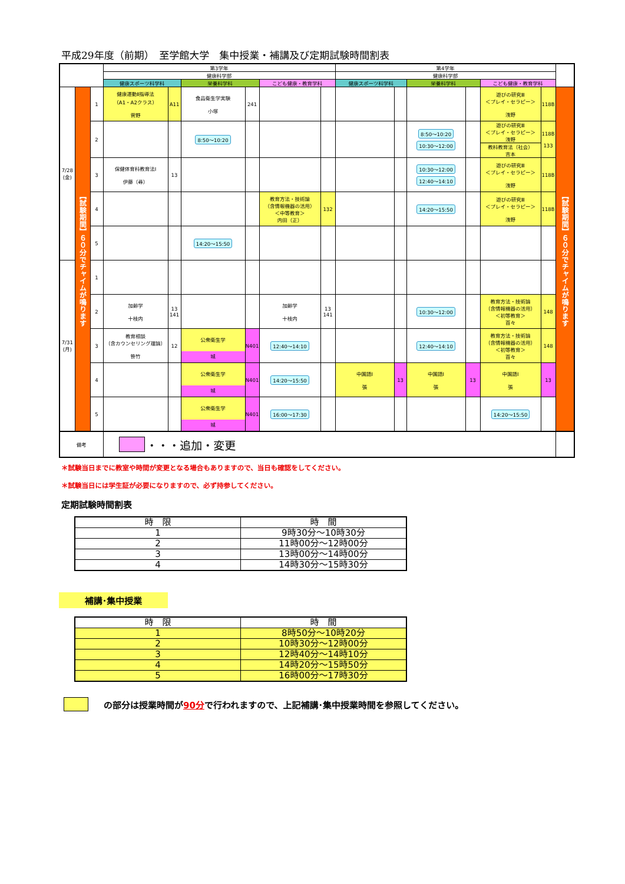平成29年度（前期）　至学館大学　集中授業・補講及び定期試験時間割表
| | | | 第3学年 | | | | | | 第4学年 | | | | | | |
| | | | 健康科学部 | | | | | | 健康科学部 | | | | | | |
| | | | 健康スポーツ科学科 | | 栄養科学科 | | こども健康・教育学科 | | 健康スポーツ科学科 | | 栄養科学科 | | こども健康・教育学科 | | |
| 7/28 (金) | 【試験期間】６０分でチャイムが鳴ります | 1 | 健康運動Ⅱ指導法 （A1・A2クラス） 菅野 | A11 | 食品衛生学実験 小塚 | 241 | | | | | | | 遊びの研究Ⅲ ＜プレイ・セラピー＞ 浅野 | 118B | 【試験期間】６０分でチャイムが鳴ります |
| | | 2 | | | 8:50〜10:20 | | | | | | 8:50〜10:20 10:30〜12:00 | | 遊びの研究Ⅲ ＜プレイ・セラピー＞ 浅野 教科教育法（社会） 吉本 | 118B 133 | |
| | | 3 | 保健体育科教育法Ⅰ 伊藤（尋） | 13 | | | | | | | 10:30〜12:00 12:40〜14:10 | | 遊びの研究Ⅲ ＜プレイ・セラピー＞ 浅野 | 118B | |
| | | 4 | | | | | 教育方法・技術論 （含情報機器の活用） ＜中等教育＞ 内田（正） | 132 | | | 14:20〜15:50 | | 遊びの研究Ⅲ ＜プレイ・セラピー＞ 浅野 | 118B | |
| | | 5 | | | 14:20〜15:50 | | | | | | | | | | |
| 7/31 (月) | | 1 | | | | | | | | | | | | | |
| | | 2 | 加齢学 十枝内 | 13 141 | | | 加齢学 十枝内 | 13 141 | | | 10:30〜12:00 | | 教育方法・技術論 （含情報機器の活用） ＜初等教育＞ 百々 | 148 | |
| | | 3 | 教育相談 （含カウンセリング理論） 笹竹 | 12 | 公衆衛生学 城 | N401 | 12:40〜14:10 | | | | 12:40〜14:10 | | 教育方法・技術論 （含情報機器の活用） ＜初等教育＞ 百々 | 148 | |
| | | 4 | | | 公衆衛生学 城 | N401 | 14:20〜15:50 | | 中国語Ⅰ 張 | 13 | 中国語Ⅰ 張 | 13 | 中国語Ⅰ 張 | 13 | |
| | | 5 | | | 公衆衛生学 城 | N401 | 16:00〜17:30 | | | | | | 14:20〜15:50 | | |
| 備考 | | | ・・・追加・変更 | | | | | | | | | | | | |
＊試験当日までに教室や時間が変更となる場合もありますので、当日も確認をしてください。
＊試験当日には学生証が必要になりますので、必ず持参してください。
定期試験時間割表
| 時 限 | 時 間 |
| --- | --- |
| 1 | 9時30分～10時30分 |
| 2 | 11時00分～12時00分 |
| 3 | 13時00分～14時00分 |
| 4 | 14時30分～15時30分 |
補講･集中授業
| 時 限 | 時 間 |
| --- | --- |
| 1 | 8時50分～10時20分 |
| 2 | 10時30分～12時00分 |
| 3 | 12時40分～14時10分 |
| 4 | 14時20分～15時50分 |
| 5 | 16時00分～17時30分 |
の部分は授業時間が90分で行われますので、上記補講･集中授業時間を参照してください。